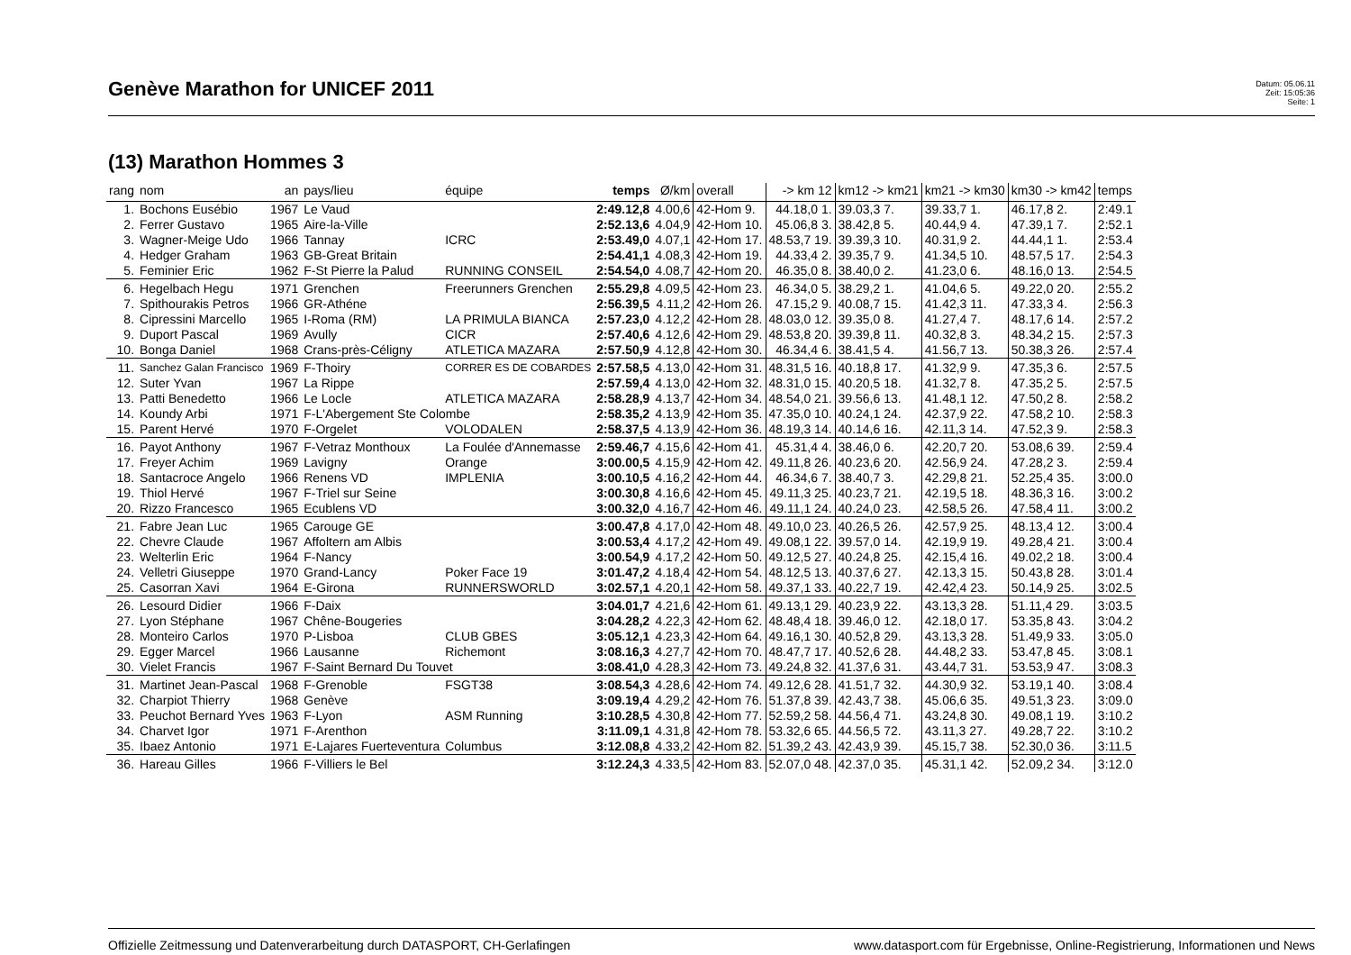Genève Marathon for UNICEF 2011
Datum: 05.06.11
Zeit: 15:05:36
Seite: 1
(13) Marathon Hommes 3
| rang | nom | an | pays/lieu | équipe | temps | Ø/km | overall | -> km 12 | km12 -> km21 | km21 -> km30 | km30 -> km42 | temps |
| --- | --- | --- | --- | --- | --- | --- | --- | --- | --- | --- | --- | --- |
| 1. | Bochons Eusébio | 1967 | Le Vaud | | 2:49.12,8 | 4.00,6 | 42-Hom 9. | 44.18,0 1. | 39.03,3 7. | 39.33,7 1. | 46.17,8 2. | 2:49.1 |
| 2. | Ferrer Gustavo | 1965 | Aire-la-Ville | | 2:52.13,6 | 4.04,9 | 42-Hom 10. | 45.06,8 3. | 38.42,8 5. | 40.44,9 4. | 47.39,1 7. | 2:52.1 |
| 3. | Wagner-Meige Udo | 1966 | Tannay | ICRC | 2:53.49,0 | 4.07,1 | 42-Hom 17. | 48.53,7 19. | 39.39,3 10. | 40.31,9 2. | 44.44,1 1. | 2:53.4 |
| 4. | Hedger Graham | 1963 | GB-Great Britain | | 2:54.41,1 | 4.08,3 | 42-Hom 19. | 44.33,4 2. | 39.35,7 9. | 41.34,5 10. | 48.57,5 17. | 2:54.3 |
| 5. | Feminier Eric | 1962 | F-St Pierre la Palud | RUNNING CONSEIL | 2:54.54,0 | 4.08,7 | 42-Hom 20. | 46.35,0 8. | 38.40,0 2. | 41.23,0 6. | 48.16,0 13. | 2:54.5 |
| 6. | Hegelbach Hegu | 1971 | Grenchen | Freerunners Grenchen | 2:55.29,8 | 4.09,5 | 42-Hom 23. | 46.34,0 5. | 38.29,2 1. | 41.04,6 5. | 49.22,0 20. | 2:55.2 |
| 7. | Spithourakis Petros | 1966 | GR-Athéne | | 2:56.39,5 | 4.11,2 | 42-Hom 26. | 47.15,2 9. | 40.08,7 15. | 41.42,3 11. | 47.33,3 4. | 2:56.3 |
| 8. | Cipressini Marcello | 1965 | I-Roma (RM) | LA PRIMULA BIANCA | 2:57.23,0 | 4.12,2 | 42-Hom 28. | 48.03,0 12. | 39.35,0 8. | 41.27,4 7. | 48.17,6 14. | 2:57.2 |
| 9. | Duport Pascal | 1969 | Avully | CICR | 2:57.40,6 | 4.12,6 | 42-Hom 29. | 48.53,8 20. | 39.39,8 11. | 40.32,8 3. | 48.34,2 15. | 2:57.3 |
| 10. | Bonga Daniel | 1968 | Crans-près-Céligny | ATLETICA MAZARA | 2:57.50,9 | 4.12,8 | 42-Hom 30. | 46.34,4 6. | 38.41,5 4. | 41.56,7 13. | 50.38,3 26. | 2:57.4 |
| 11. | Sanchez Galan Francisco | 1969 | F-Thoiry | CORRER ES DE COBARDES | 2:57.58,5 | 4.13,0 | 42-Hom 31. | 48.31,5 16. | 40.18,8 17. | 41.32,9 9. | 47.35,3 6. | 2:57.5 |
| 12. | Suter Yvan | 1967 | La Rippe | | 2:57.59,4 | 4.13,0 | 42-Hom 32. | 48.31,0 15. | 40.20,5 18. | 41.32,7 8. | 47.35,2 5. | 2:57.5 |
| 13. | Patti Benedetto | 1966 | Le Locle | ATLETICA MAZARA | 2:58.28,9 | 4.13,7 | 42-Hom 34. | 48.54,0 21. | 39.56,6 13. | 41.48,1 12. | 47.50,2 8. | 2:58.2 |
| 14. | Koundy Arbi | 1971 | F-L'Abergement Ste Colombe | | 2:58.35,2 | 4.13,9 | 42-Hom 35. | 47.35,0 10. | 40.24,1 24. | 42.37,9 22. | 47.58,2 10. | 2:58.3 |
| 15. | Parent Hervé | 1970 | F-Orgelet | VOLODALEN | 2:58.37,5 | 4.13,9 | 42-Hom 36. | 48.19,3 14. | 40.14,6 16. | 42.11,3 14. | 47.52,3 9. | 2:58.3 |
| 16. | Payot Anthony | 1967 | F-Vetraz Monthoux | La Foulée d'Annemasse | 2:59.46,7 | 4.15,6 | 42-Hom 41. | 45.31,4 4. | 38.46,0 6. | 42.20,7 20. | 53.08,6 39. | 2:59.4 |
| 17. | Freyer Achim | 1969 | Lavigny | Orange | 3:00.00,5 | 4.15,9 | 42-Hom 42. | 49.11,8 26. | 40.23,6 20. | 42.56,9 24. | 47.28,2 3. | 2:59.4 |
| 18. | Santacroce Angelo | 1966 | Renens VD | IMPLENIA | 3:00.10,5 | 4.16,2 | 42-Hom 44. | 46.34,6 7. | 38.40,7 3. | 42.29,8 21. | 52.25,4 35. | 3:00.0 |
| 19. | Thiol Hervé | 1967 | F-Triel sur Seine | | 3:00.30,8 | 4.16,6 | 42-Hom 45. | 49.11,3 25. | 40.23,7 21. | 42.19,5 18. | 48.36,3 16. | 3:00.2 |
| 20. | Rizzo Francesco | 1965 | Ecublens VD | | 3:00.32,0 | 4.16,7 | 42-Hom 46. | 49.11,1 24. | 40.24,0 23. | 42.58,5 26. | 47.58,4 11. | 3:00.2 |
| 21. | Fabre Jean Luc | 1965 | Carouge GE | | 3:00.47,8 | 4.17,0 | 42-Hom 48. | 49.10,0 23. | 40.26,5 26. | 42.57,9 25. | 48.13,4 12. | 3:00.4 |
| 22. | Chevre Claude | 1967 | Affoltern am Albis | | 3:00.53,4 | 4.17,2 | 42-Hom 49. | 49.08,1 22. | 39.57,0 14. | 42.19,9 19. | 49.28,4 21. | 3:00.4 |
| 23. | Welterlin Eric | 1964 | F-Nancy | | 3:00.54,9 | 4.17,2 | 42-Hom 50. | 49.12,5 27. | 40.24,8 25. | 42.15,4 16. | 49.02,2 18. | 3:00.4 |
| 24. | Velletri Giuseppe | 1970 | Grand-Lancy | Poker Face 19 | 3:01.47,2 | 4.18,4 | 42-Hom 54. | 48.12,5 13. | 40.37,6 27. | 42.13,3 15. | 50.43,8 28. | 3:01.4 |
| 25. | Casorran Xavi | 1964 | E-Girona | RUNNERSWORLD | 3:02.57,1 | 4.20,1 | 42-Hom 58. | 49.37,1 33. | 40.22,7 19. | 42.42,4 23. | 50.14,9 25. | 3:02.5 |
| 26. | Lesourd Didier | 1966 | F-Daix | | 3:04.01,7 | 4.21,6 | 42-Hom 61. | 49.13,1 29. | 40.23,9 22. | 43.13,3 28. | 51.11,4 29. | 3:03.5 |
| 27. | Lyon Stéphane | 1967 | Chêne-Bougeries | | 3:04.28,2 | 4.22,3 | 42-Hom 62. | 48.48,4 18. | 39.46,0 12. | 42.18,0 17. | 53.35,8 43. | 3:04.2 |
| 28. | Monteiro Carlos | 1970 | P-Lisboa | CLUB GBES | 3:05.12,1 | 4.23,3 | 42-Hom 64. | 49.16,1 30. | 40.52,8 29. | 43.13,3 28. | 51.49,9 33. | 3:05.0 |
| 29. | Egger Marcel | 1966 | Lausanne | Richemont | 3:08.16,3 | 4.27,7 | 42-Hom 70. | 48.47,7 17. | 40.52,6 28. | 44.48,2 33. | 53.47,8 45. | 3:08.1 |
| 30. | Vielet Francis | 1967 | F-Saint Bernard Du Touvet | | 3:08.41,0 | 4.28,3 | 42-Hom 73. | 49.24,8 32. | 41.37,6 31. | 43.44,7 31. | 53.53,9 47. | 3:08.3 |
| 31. | Martinet Jean-Pascal | 1968 | F-Grenoble | FSGT38 | 3:08.54,3 | 4.28,6 | 42-Hom 74. | 49.12,6 28. | 41.51,7 32. | 44.30,9 32. | 53.19,1 40. | 3:08.4 |
| 32. | Charpiot Thierry | 1968 | Genève | | 3:09.19,4 | 4.29,2 | 42-Hom 76. | 51.37,8 39. | 42.43,7 38. | 45.06,6 35. | 49.51,3 23. | 3:09.0 |
| 33. | Peuchot Bernard Yves | 1963 | F-Lyon | ASM Running | 3:10.28,5 | 4.30,8 | 42-Hom 77. | 52.59,2 58. | 44.56,4 71. | 43.24,8 30. | 49.08,1 19. | 3:10.2 |
| 34. | Charvet Igor | 1971 | F-Arenthon | | 3:11.09,1 | 4.31,8 | 42-Hom 78. | 53.32,6 65. | 44.56,5 72. | 43.11,3 27. | 49.28,7 22. | 3:10.2 |
| 35. | Ibaez Antonio | 1971 | E-Lajares Fuerteventura | Columbus | 3:12.08,8 | 4.33,2 | 42-Hom 82. | 51.39,2 43. | 42.43,9 39. | 45.15,7 38. | 52.30,0 36. | 3:11.5 |
| 36. | Hareau Gilles | 1966 | F-Villiers le Bel | | 3:12.24,3 | 4.33,5 | 42-Hom 83. | 52.07,0 48. | 42.37,0 35. | 45.31,1 42. | 52.09,2 34. | 3:12.0 |
Offizielle Zeitmessung und Datenverarbeitung durch DATASPORT, CH-Gerlafingen www.datasport.com für Ergebnisse, Online-Registrierung, Informationen und News